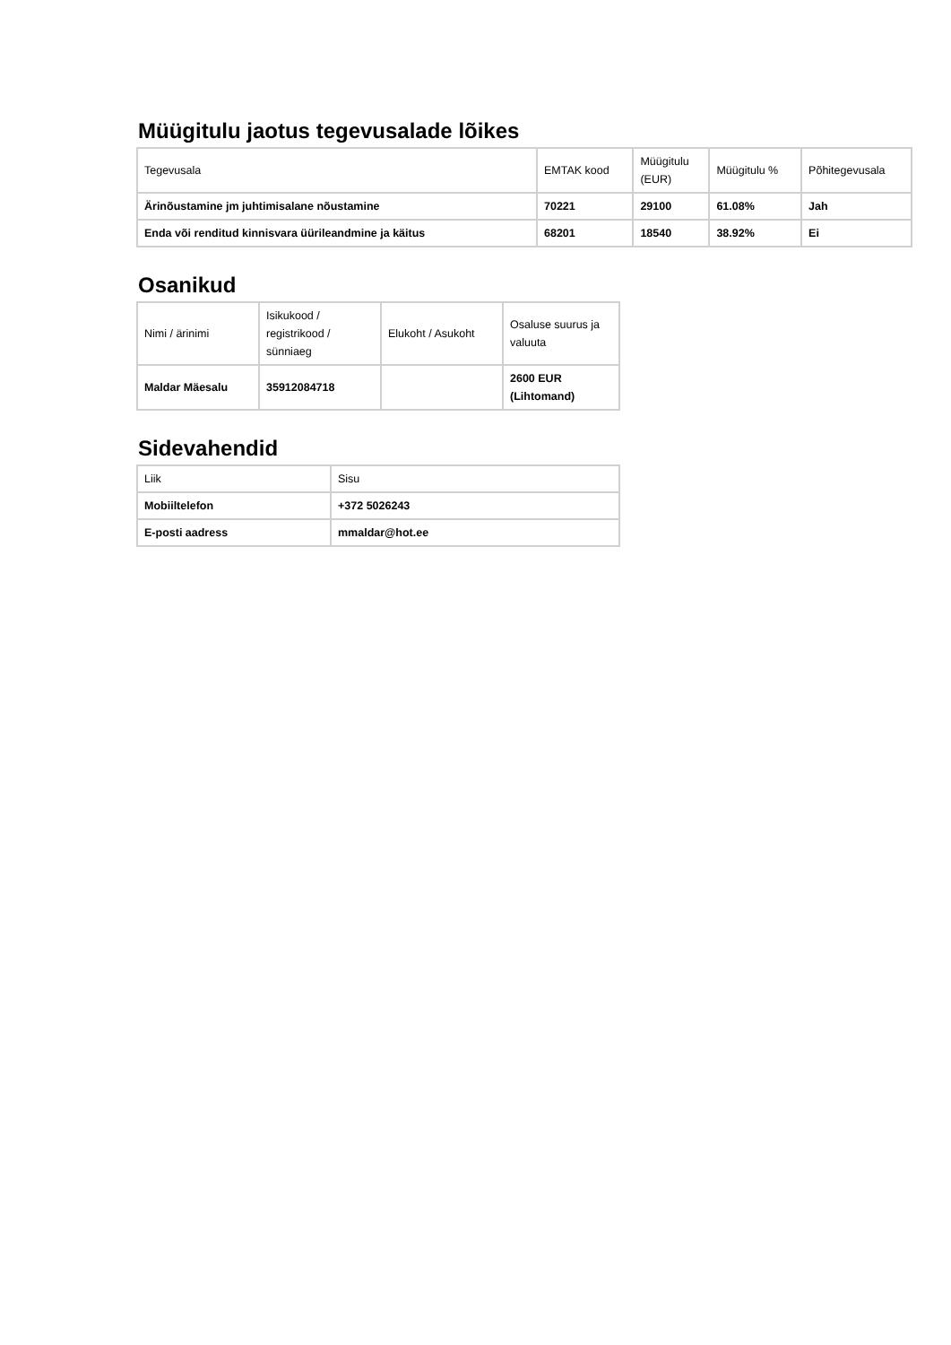Müügitulu jaotus tegevusalade lõikes
| Tegevusala | EMTAK kood | Müügitulu (EUR) | Müügitulu % | Põhitegevusala |
| --- | --- | --- | --- | --- |
| Ärinõustamine jm juhtimisalane nõustamine | 70221 | 29100 | 61.08% | Jah |
| Enda või renditud kinnisvara üürileandmine ja käitus | 68201 | 18540 | 38.92% | Ei |
Osanikud
| Nimi / ärinimi | Isikukood / registrikood / sünniaeg | Elukoht / Asukoht | Osaluse suurus ja valuuta |
| --- | --- | --- | --- |
| Maldar Mäesalu | 35912084718 | | 2600 EUR (Lihtomand) |
Sidevahendid
| Liik | Sisu |
| --- | --- |
| Mobiiltelefon | +372 5026243 |
| E-posti aadress | mmaldar@hot.ee |